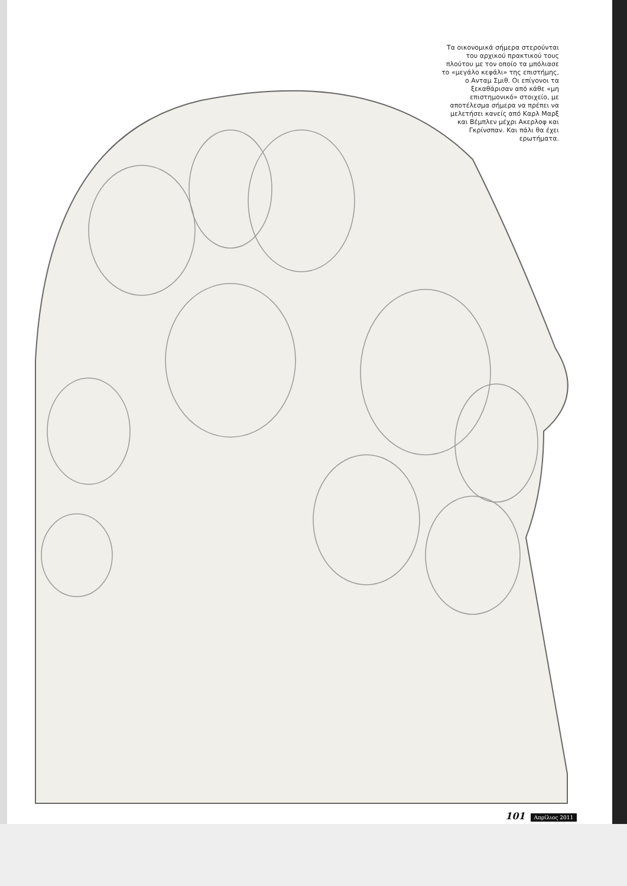Τα οικονομικά σήμερα στερούνται του αρχικού πρακτικού τους πλούτου με τον οποίο τα μπόλιασε το «μεγάλο κεφάλι» της επιστήμης, ο Ανταμ Σμιθ. Οι επίγονοι τα ξεκαθάρισαν από κάθε «μη επιστημονικό» στοιχείο, με αποτέλεσμα σήμερα να πρέπει να μελετήσει κανείς από Καρλ Μαρξ και Βέμπλεν μέχρι Ακερλοφ και Γκρίνσπαν. Και πάλι θα έχει ερωτήματα.
101 Απρίλιος 2011